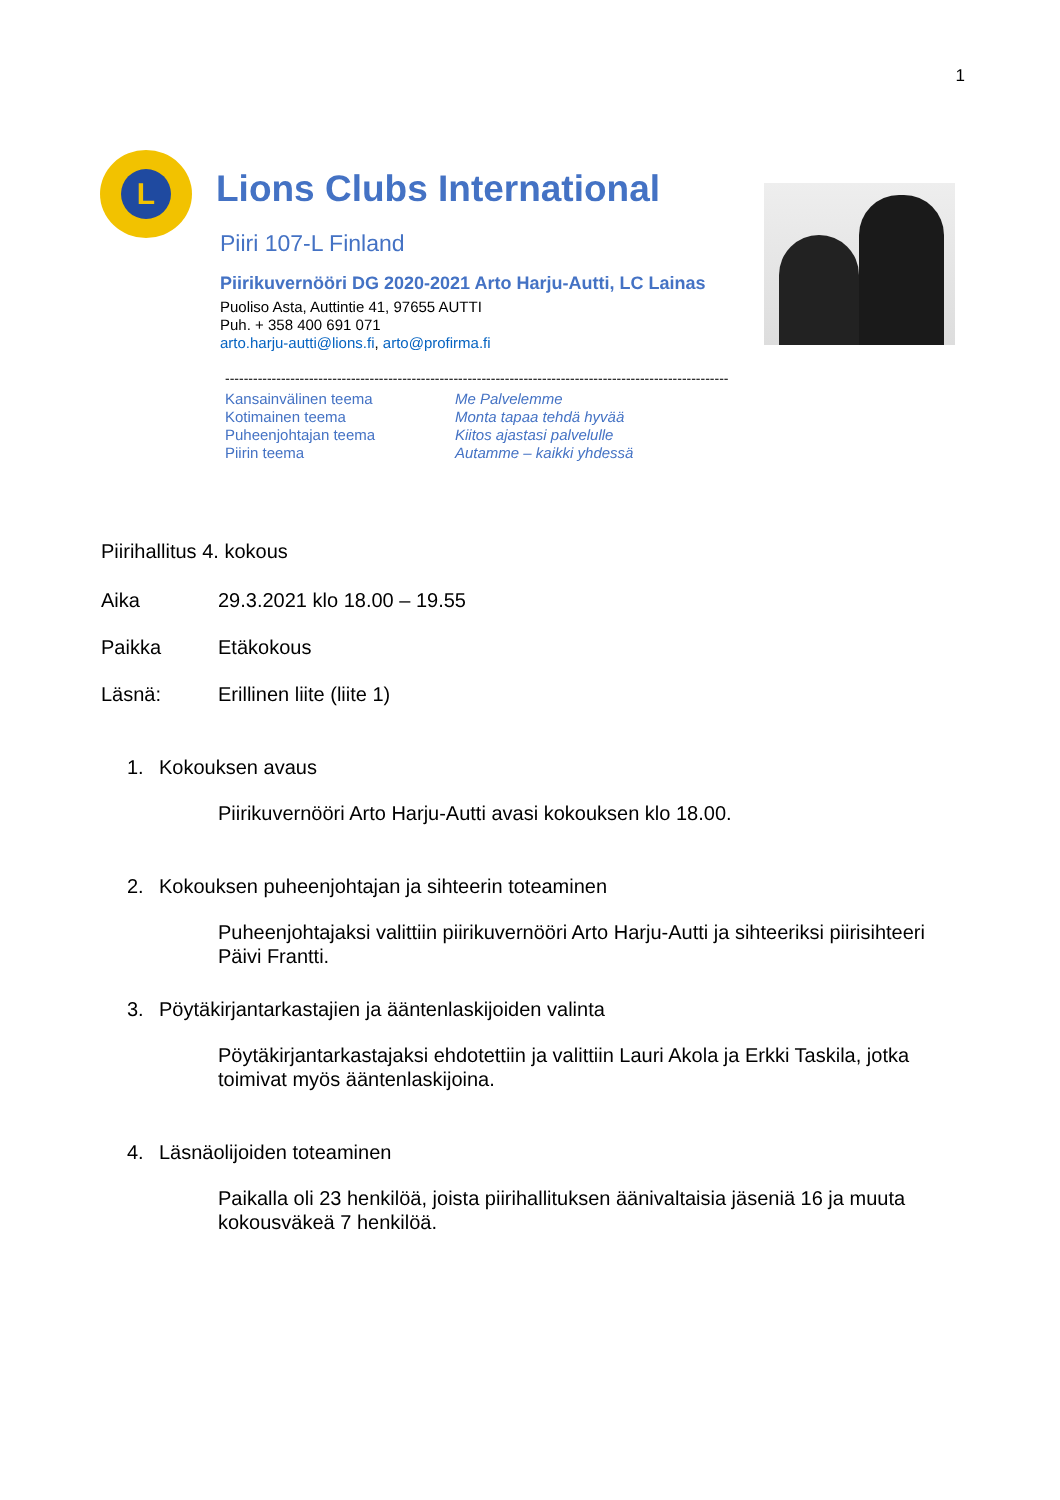1
L
Lions Clubs International
Piiri 107-L Finland
Piirikuvernööri DG 2020-2021 Arto Harju-Autti, LC Lainas
Puoliso Asta, Auttintie 41, 97655 AUTTI
Puh. + 358 400 691 071
arto.harju-autti@lions.fi, arto@profirma.fi
------------------------------------------------------------------------------------------------------------
Kansainvälinen teema Me Palvelemme Kotimainen teema Monta tapaa tehdä hyvää Puheenjohtajan teema Kiitos ajastasi palvelulle Piirin teema Autamme – kaikki yhdessä
Piirihallitus 4. kokous
Aika 29.3.2021 klo 18.00 – 19.55
Paikka Etäkokous
Läsnä: Erillinen liite (liite 1)
1. Kokouksen avaus
Piirikuvernööri Arto Harju-Autti avasi kokouksen klo 18.00.
2. Kokouksen puheenjohtajan ja sihteerin toteaminen
Puheenjohtajaksi valittiin piirikuvernööri Arto Harju-Autti ja sihteeriksi piirisihteeri Päivi Frantti.
3. Pöytäkirjantarkastajien ja ääntenlaskijoiden valinta
Pöytäkirjantarkastajaksi ehdotettiin ja valittiin Lauri Akola ja Erkki Taskila, jotka toimivat myös ääntenlaskijoina.
4. Läsnäolijoiden toteaminen
Paikalla oli 23 henkilöä, joista piirihallituksen äänivaltaisia jäseniä 16 ja muuta kokousväkeä 7 henkilöä.